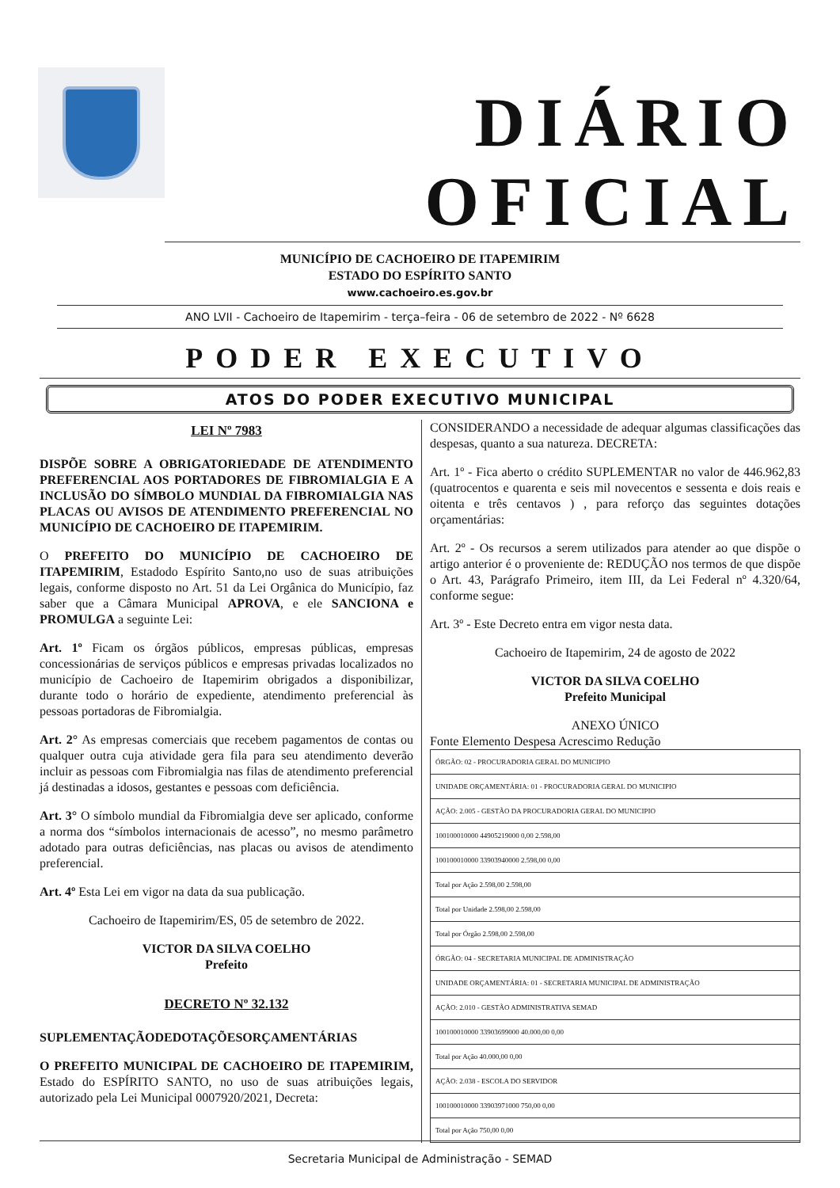DIÁRIO OFICIAL
MUNICÍPIO DE CACHOEIRO DE ITAPEMIRIM
ESTADO DO ESPÍRITO SANTO
www.cachoeiro.es.gov.br
ANO LVII - Cachoeiro de Itapemirim - terça–feira - 06 de setembro de 2022 - Nº 6628
PODER EXECUTIVO
ATOS DO PODER EXECUTIVO MUNICIPAL
LEI Nº 7983
DISPÕE SOBRE A OBRIGATORIEDADE DE ATENDIMENTO PREFERENCIAL AOS PORTADORES DE FIBROMIALGIA E A INCLUSÃO DO SÍMBOLO MUNDIAL DA FIBROMIALGIA NAS PLACAS OU AVISOS DE ATENDIMENTO PREFERENCIAL NO MUNICÍPIO DE CACHOEIRO DE ITAPEMIRIM.
O PREFEITO DO MUNICÍPIO DE CACHOEIRO DE ITAPEMIRIM, Estadodo Espírito Santo,no uso de suas atribuições legais, conforme disposto no Art. 51 da Lei Orgânica do Município, faz saber que a Câmara Municipal APROVA, e ele SANCIONA e PROMULGA a seguinte Lei:
Art. 1º Ficam os órgãos públicos, empresas públicas, empresas concessionárias de serviços públicos e empresas privadas localizados no município de Cachoeiro de Itapemirim obrigados a disponibilizar, durante todo o horário de expediente, atendimento preferencial às pessoas portadoras de Fibromialgia.
Art. 2° As empresas comerciais que recebem pagamentos de contas ou qualquer outra cuja atividade gera fila para seu atendimento deverão incluir as pessoas com Fibromialgia nas filas de atendimento preferencial já destinadas a idosos, gestantes e pessoas com deficiência.
Art. 3° O símbolo mundial da Fibromialgia deve ser aplicado, conforme a norma dos “símbolos internacionais de acesso”, no mesmo parâmetro adotado para outras deficiências, nas placas ou avisos de atendimento preferencial.
Art. 4º Esta Lei em vigor na data da sua publicação.
Cachoeiro de Itapemirim/ES, 05 de setembro de 2022.
VICTOR DA SILVA COELHO
Prefeito
DECRETO Nº 32.132
SUPLEMENTAÇÃODEDOTAÇÕESORÇAMENTÁRIAS
O PREFEITO MUNICIPAL DE CACHOEIRO DE ITAPEMIRIM, Estado do ESPÍRITO SANTO, no uso de suas atribuições legais, autorizado pela Lei Municipal 0007920/2021, Decreta:
CONSIDERANDO a necessidade de adequar algumas classificações das despesas, quanto a sua natureza. DECRETA:
Art. 1º - Fica aberto o crédito SUPLEMENTAR no valor de 446.962,83 (quatrocentos e quarenta e seis mil novecentos e sessenta e dois reais e oitenta e três centavos ) , para reforço das seguintes dotações orçamentárias:
Art. 2º - Os recursos a serem utilizados para atender ao que dispõe o artigo anterior é o proveniente de: REDUÇÃO nos termos de que dispõe o Art. 43, Parágrafo Primeiro, item III, da Lei Federal nº 4.320/64, conforme segue:
Art. 3º - Este Decreto entra em vigor nesta data.
Cachoeiro de Itapemirim, 24 de agosto de 2022
VICTOR DA SILVA COELHO
Prefeito Municipal
ANEXO ÚNICO
Fonte Elemento Despesa Acrescimo Redução
| ÓRGÃO: 02 - PROCURADORIA GERAL DO MUNICIPIO |
| UNIDADE ORÇAMENTÁRIA: 01 - PROCURADORIA GERAL DO MUNICIPIO |
| AÇÃO: 2.005 - GESTÃO DA PROCURADORIA GERAL DO MUNICIPIO |
| 100100010000 44905219000 0,00 2.598,00 |
| 100100010000 33903940000 2.598,00 0,00 |
| Total por Ação 2.598,00 2.598,00 |
| Total por Unidade 2.598,00 2.598,00 |
| Total por Órgão 2.598,00 2.598,00 |
| ÓRGÃO: 04 - SECRETARIA MUNICIPAL DE ADMINISTRAÇÃO |
| UNIDADE ORÇAMENTÁRIA: 01 - SECRETARIA MUNICIPAL DE ADMINISTRAÇÃO |
| AÇÃO: 2.010 - GESTÃO ADMINISTRATIVA SEMAD |
| 100100010000 33903699000 40.000,00 0,00 |
| Total por Ação 40.000,00 0,00 |
| AÇÃO: 2.038 - ESCOLA DO SERVIDOR |
| 100100010000 33903971000 750,00 0,00 |
| Total por Ação 750,00 0,00 |
Secretaria Municipal de Administração - SEMAD